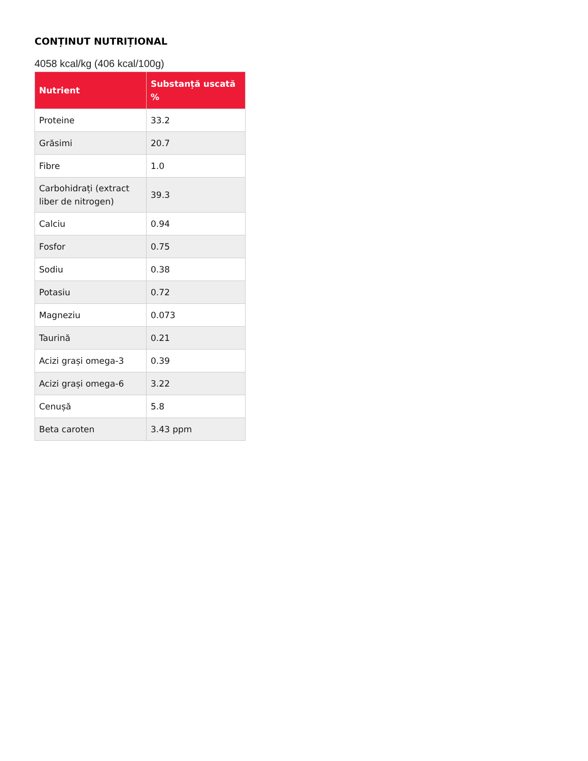CONȚINUT NUTRIȚIONAL
4058 kcal/kg (406 kcal/100g)
| Nutrient | Substanță uscată % |
| --- | --- |
| Proteine | 33.2 |
| Grăsimi | 20.7 |
| Fibre | 1.0 |
| Carbohidrați (extract liber de nitrogen) | 39.3 |
| Calciu | 0.94 |
| Fosfor | 0.75 |
| Sodiu | 0.38 |
| Potasiu | 0.72 |
| Magneziu | 0.073 |
| Taurină | 0.21 |
| Acizi grași omega-3 | 0.39 |
| Acizi grași omega-6 | 3.22 |
| Cenușă | 5.8 |
| Beta caroten | 3.43 ppm |